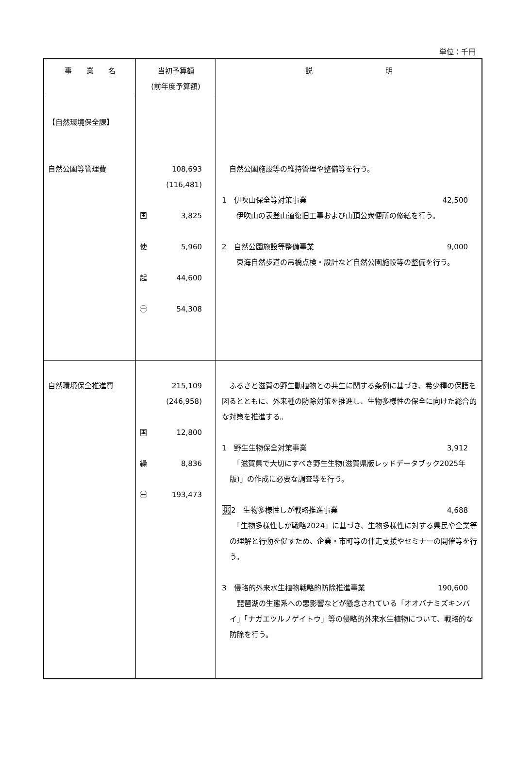単位：千円
| 事 業 名 | 当初予算額 (前年度予算額) | 説 明 |
| --- | --- | --- |
| 【自然環境保全課】 自然公園等管理費 | 108,693 (116,481) 国 3,825 使 5,960 起 44,600 ㊀ 54,308 | 自然公園施設等の維持管理や整備等を行う。 1 伊吹山保全等対策事業 42,500 伊吹山の表登山道復旧工事および山頂公衆便所の修繕を行う。 2 自然公園施設等整備事業 9,000 東海自然歩道の吊橋点検・設計など自然公園施設等の整備を行う。 |
| 自然環境保全推進費 | 215,109 (246,958) 国 12,800 繰 8,836 ㊀ 193,473 | ふるさと滋賀の野生動植物との共生に関する条例に基づき、希少種の保護を図るとともに、外来種の防除対策を推進し、生物多様性の保全に向けた総合的な対策を推進する。 1 野生生物保全対策事業 3,912 「滋賀県で大切にすべき野生生物(滋賀県版レッドデータブック2025年版)」の作成に必要な調査等を行う。 挑 2 生物多様性しが戦略推進事業 4,688 「生物多様性しが戦略2024」に基づき、生物多様性に対する県民や企業等の理解と行動を促すため、企業・市町等の伴走支援やセミナーの開催等を行う。 3 侵略的外来水生植物戦略的防除推進事業 190,600 琵琶湖の生態系への悪影響などが懸念されている「オオバナミズキンバイ」「ナガエツルノゲイトウ」等の侵略的外来水生植物について、戦略的な防除を行う。 |